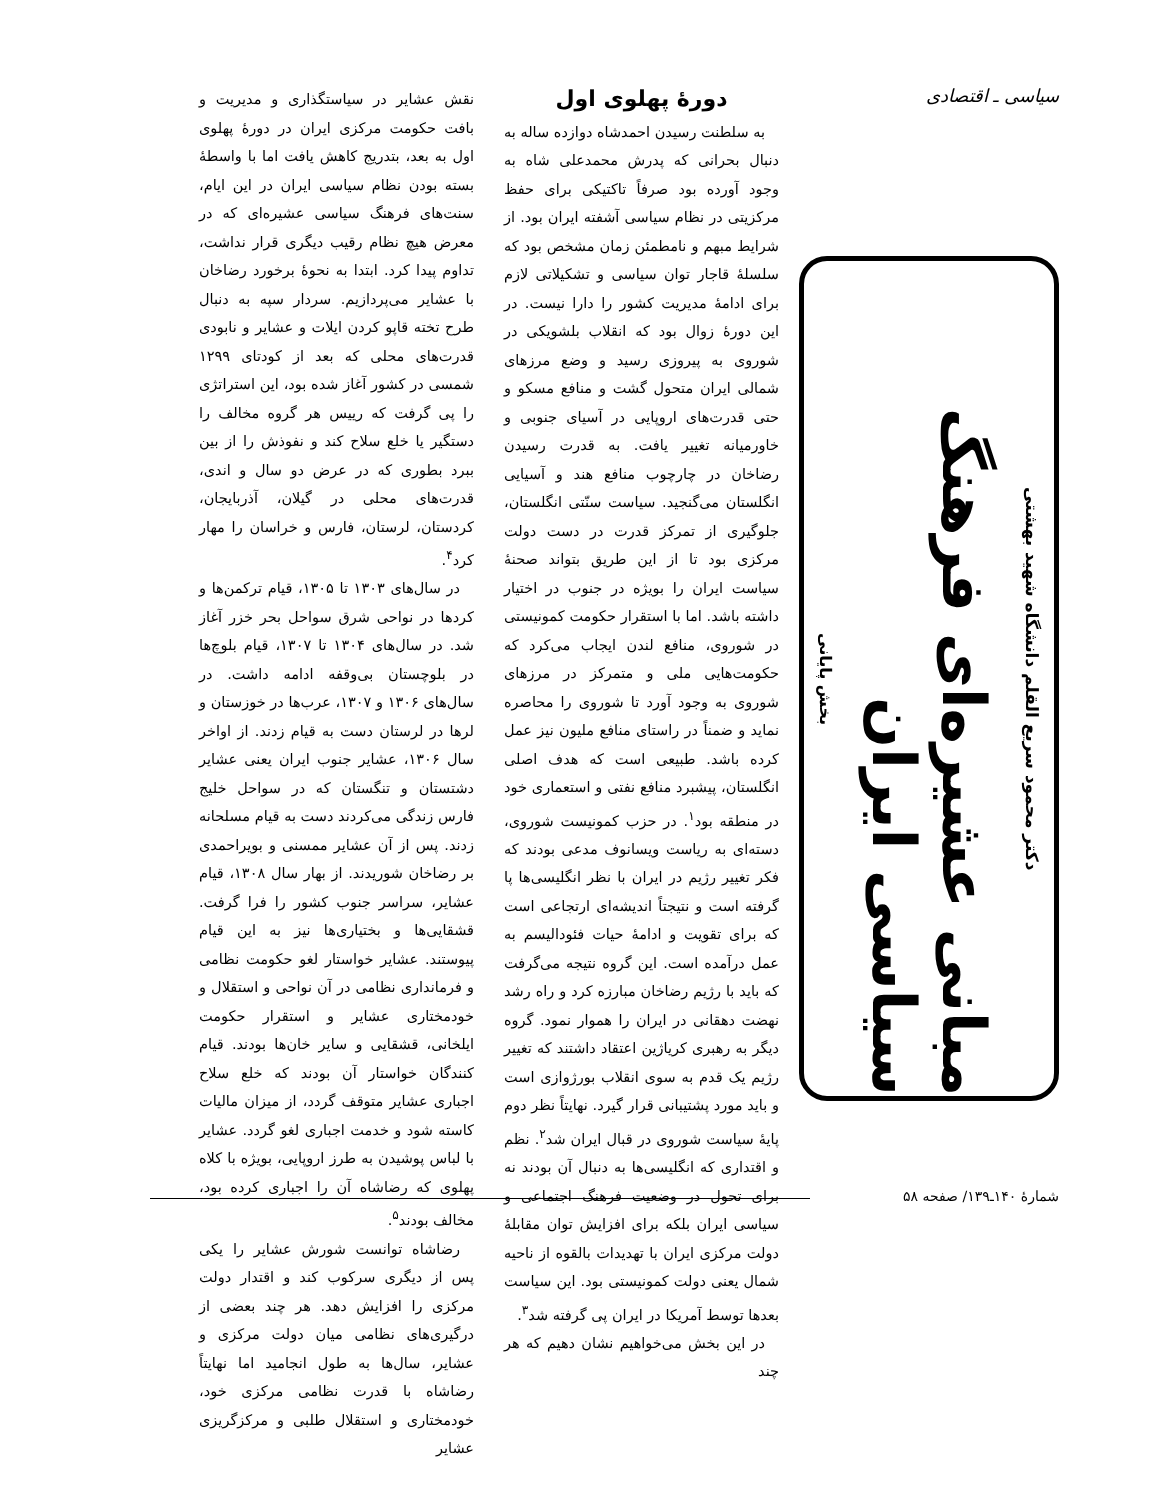سیاسی ـ اقتصادی
دکتر محمود سریع القلم دانشگاه شهید بهشتی
مبانی عشیره‌ای فرهنگ سیاسی ایران
بخش پایانی
دورهٔ پهلوی اول
به سلطنت رسیدن احمدشاه دوازده ساله به دنبال بحرانی که پدرش محمدعلی شاه به وجود آورده بود صرفاً تاکتیکی برای حفظ مرکزیتی در نظام سیاسی آشفته ایران بود. از شرایط مبهم و نامطمئن زمان مشخص بود که سلسلهٔ قاجار توان سیاسی و تشکیلاتی لازم برای ادامهٔ مدیریت کشور را دارا نیست. در این دورهٔ زوال بود که انقلاب بلشویکی در شوروی به پیروزی رسید و وضع مرزهای شمالی ایران متحول گشت و منافع مسکو و حتی قدرت‌های اروپایی در آسیای جنوبی و خاورمیانه تغییر یافت. به قدرت رسیدن رضاخان در چارچوب منافع هند و آسیایی انگلستان می‌گنجید. سیاست سنّتی انگلستان، جلوگیری از تمرکز قدرت در دست دولت مرکزی بود تا از این طریق بتواند صحنهٔ سیاست ایران را بویژه در جنوب در اختیار داشته باشد. اما با استقرار حکومت کمونیستی در شوروی، منافع لندن ایجاب می‌کرد که حکومت‌هایی ملی و متمرکز در مرزهای شوروی به وجود آورد تا شوروی را محاصره نماید و ضمناً در راستای منافع ملیون نیز عمل کرده باشد. طبیعی است که هدف اصلی انگلستان، پیشبرد منافع نفتی و استعماری خود در منطقه بود<sup>۱</sup>. در حزب کمونیست شوروی، دسته‌ای به ریاست ویسانوف مدعی بودند که فکر تغییر رژیم در ایران با نظر انگلیسی‌ها پا گرفته است و نتیجتاً اندیشه‌ای ارتجاعی است که برای تقویت و ادامهٔ حیات فئودالیسم به عمل درآمده است. این گروه نتیجه می‌گرفت که باید با رژیم رضاخان مبارزه کرد و راه رشد نهضت دهقانی در ایران را هموار نمود. گروه دیگر به رهبری کریاژین اعتقاد داشتند که تغییر رژیم یک قدم به سوی انقلاب بورژوازی است و باید مورد پشتیبانی قرار گیرد. نهایتاً نظر دوم پایهٔ سیاست شوروی در قبال ایران شد<sup>۲</sup>. نظم و اقتداری که انگلیسی‌ها به دنبال آن بودند نه برای تحول در وضعیت فرهنگ اجتماعی و سیاسی ایران بلکه برای افزایش توان مقابلهٔ دولت مرکزی ایران با تهدیدات بالقوه از ناحیه شمال یعنی دولت کمونیستی بود. این سیاست بعدها توسط آمریکا در ایران پی گرفته شد<sup>۳</sup>.
در این بخش می‌خواهیم نشان دهیم که هر چند
نقش عشایر در سیاستگذاری و مدیریت و بافت حکومت مرکزی ایران در دورهٔ پهلوی اول به بعد، بتدریج کاهش یافت اما با واسطهٔ بسته بودن نظام سیاسی ایران در این ایام، سنت‌های فرهنگ سیاسی عشیره‌ای که در معرض هیچ نظام رقیب دیگری قرار نداشت، تداوم پیدا کرد. ابتدا به نحوهٔ برخورد رضاخان با عشایر می‌پردازیم. سردار سپه به دنبال طرح تخته قاپو کردن ایلات و عشایر و نابودی قدرت‌های محلی که بعد از کودتای ۱۲۹۹ شمسی در کشور آغاز شده بود، این استراتژی را پی گرفت که رییس هر گروه مخالف را دستگیر یا خلع سلاح کند و نفوذش را از بین ببرد بطوری که در عرض دو سال و اندی، قدرت‌های محلی در گیلان، آذربایجان، کردستان، لرستان، فارس و خراسان را مهار کرد<sup>۴</sup>.
در سال‌های ۱۳۰۳ تا ۱۳۰۵، قیام ترکمن‌ها و کردها در نواحی شرق سواحل بحر خزر آغاز شد. در سال‌های ۱۳۰۴ تا ۱۳۰۷، قیام بلوچ‌ها در بلوچستان بی‌وقفه ادامه داشت. در سال‌های ۱۳۰۶ و ۱۳۰۷، عرب‌ها در خوزستان و لرها در لرستان دست به قیام زدند. از اواخر سال ۱۳۰۶، عشایر جنوب ایران یعنی عشایر دشتستان و تنگستان که در سواحل خلیج فارس زندگی می‌کردند دست به قیام مسلحانه زدند. پس از آن عشایر ممسنی و بویراحمدی بر رضاخان شوریدند. از بهار سال ۱۳۰۸، قیام عشایر، سراسر جنوب کشور را فرا گرفت. قشقایی‌ها و بختیاری‌ها نیز به این قیام پیوستند. عشایر خواستار لغو حکومت نظامی و فرمانداری نظامی در آن نواحی و استقلال و خودمختاری عشایر و استقرار حکومت ایلخانی، قشقایی و سایر خان‌ها بودند. قیام کنندگان خواستار آن بودند که خلع سلاح اجباری عشایر متوقف گردد، از میزان مالیات کاسته شود و خدمت اجباری لغو گردد. عشایر با لباس پوشیدن به طرز اروپایی، بویژه با کلاه پهلوی که رضاشاه آن را اجباری کرده بود، مخالف بودند<sup>۵</sup>.
رضاشاه توانست شورش عشایر را یکی پس از دیگری سرکوب کند و اقتدار دولت مرکزی را افزایش دهد. هر چند بعضی از درگیری‌های نظامی میان دولت مرکزی و عشایر، سال‌ها به طول انجامید اما نهایتاً رضاشاه با قدرت نظامی مرکزی خود، خودمختاری و استقلال طلبی و مرکزگریزی عشایر
شمارهٔ ۱۴۰ـ۱۳۹/ صفحه ۵۸